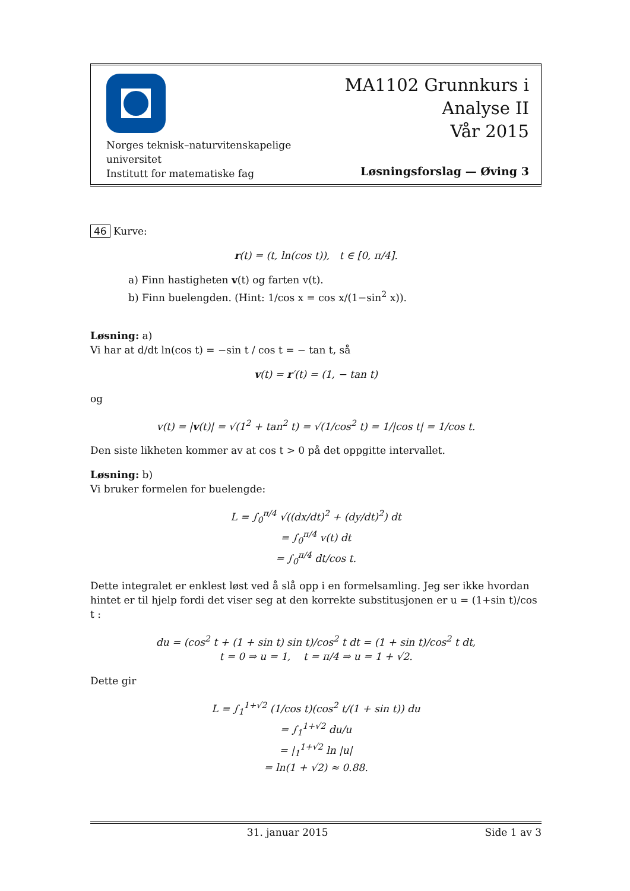Norges teknisk–naturvitenskapelige
universitet
Institutt for matematiske fag
MA1102 Grunnkurs i
Analyse II
Vår 2015
Løsningsforslag — Øving 3
46 Kurve:
r(t) = (t, ln(cos t)), t ∈ [0, π/4].
a) Finn hastigheten v(t) og farten v(t).
b) Finn buelengden. (Hint: 1/cos x = cos x/(1−sin<sup>2</sup> x)).
Løsning: a)
Vi har at d/dt ln(cos t) = −sin t / cos t = − tan t, så
v(t) = r′(t) = (1, − tan t)
og
v(t) = |v(t)| = √(1<sup>2</sup> + tan<sup>2</sup> t) = √(1/cos<sup>2</sup> t) = 1/|cos t| = 1/cos t.
Den siste likheten kommer av at cos t > 0 på det oppgitte intervallet.
Løsning: b)
Vi bruker formelen for buelengde:
L = ∫<sub>0</sub><sup>π/4</sup> √((dx/dt)<sup>2</sup> + (dy/dt)<sup>2</sup>) dt
= ∫<sub>0</sub><sup>π/4</sup> v(t) dt
= ∫<sub>0</sub><sup>π/4</sup> dt/cos t.
Dette integralet er enklest løst ved å slå opp i en formelsamling. Jeg ser ikke hvordan hintet er til hjelp fordi det viser seg at den korrekte substitusjonen er u = (1+sin t)/cos t :
du = (cos<sup>2</sup> t + (1 + sin t) sin t)/cos<sup>2</sup> t dt = (1 + sin t)/cos<sup>2</sup> t dt,
t = 0 ⇒ u = 1, t = π/4 ⇒ u = 1 + √2.
Dette gir
L = ∫<sub>1</sub><sup>1+√2</sup> (1/cos t)(cos<sup>2</sup> t/(1 + sin t)) du
= ∫<sub>1</sub><sup>1+√2</sup> du/u
= |<sub>1</sub><sup>1+√2</sup> ln |u|
= ln(1 + √2) ≈ 0.88.
31. januar 2015 Side 1 av 3